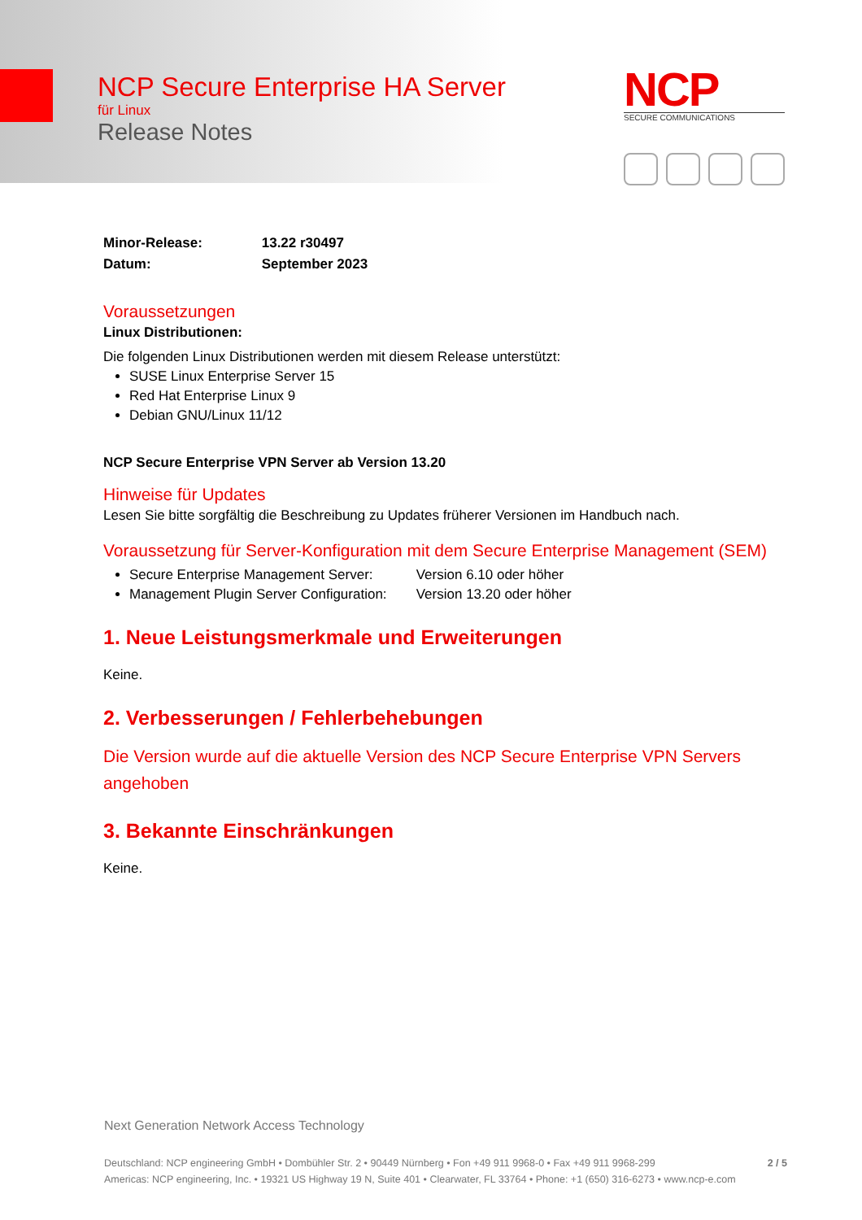NCP Secure Enterprise HA Server
für Linux
Release Notes
NCP
SECURE COMMUNICATIONS
Minor-Release: 13.22 r30497
Datum: September 2023
Voraussetzungen
Linux Distributionen:
Die folgenden Linux Distributionen werden mit diesem Release unterstützt:
SUSE Linux Enterprise Server 15
Red Hat Enterprise Linux 9
Debian GNU/Linux 11/12
NCP Secure Enterprise VPN Server ab Version 13.20
Hinweise für Updates
Lesen Sie bitte sorgfältig die Beschreibung zu Updates früherer Versionen im Handbuch nach.
Voraussetzung für Server-Konfiguration mit dem Secure Enterprise Management (SEM)
Secure Enterprise Management Server: Version 6.10 oder höher
Management Plugin Server Configuration: Version 13.20 oder höher
1. Neue Leistungsmerkmale und Erweiterungen
Keine.
2. Verbesserungen / Fehlerbehebungen
Die Version wurde auf die aktuelle Version des NCP Secure Enterprise VPN Servers angehoben
3. Bekannte Einschränkungen
Keine.
Next Generation Network Access Technology
Deutschland: NCP engineering GmbH • Dombühler Str. 2 • 90449 Nürnberg • Fon +49 911 9968-0 • Fax +49 911 9968-299 2 / 5
Americas: NCP engineering, Inc. • 19321 US Highway 19 N, Suite 401 • Clearwater, FL 33764 • Phone: +1 (650) 316-6273 • www.ncp-e.com